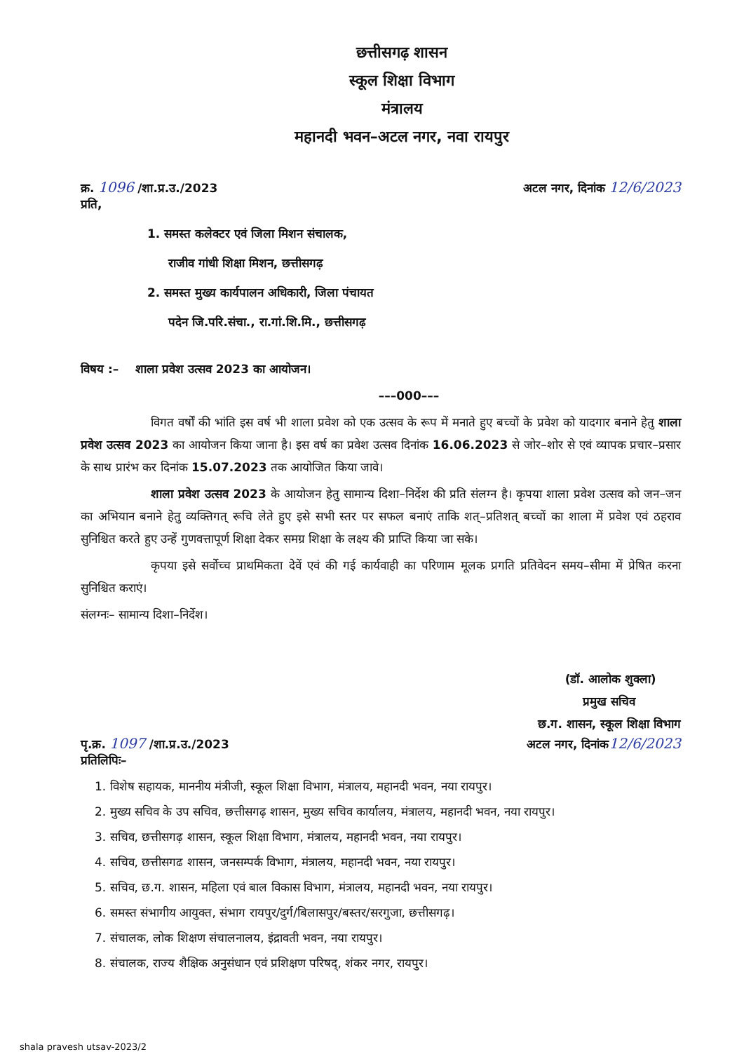छत्तीसगढ़ शासन
स्कूल शिक्षा विभाग
मंत्रालय
महानदी भवन–अटल नगर, नवा रायपुर
क्र. 1096 /शा.प्र.उ./2023 अटल नगर, दिनांक 12/6/2023
प्रति,
1. समस्त कलेक्टर एवं जिला मिशन संचालक,
राजीव गांधी शिक्षा मिशन, छत्तीसगढ़
2. समस्त मुख्य कार्यपालन अधिकारी, जिला पंचायत
पदेन जि.परि.संचा., रा.गां.शि.मि., छत्तीसगढ़
विषय :– शाला प्रवेश उत्सव 2023 का आयोजन।
–––000–––
विगत वर्षों की भांति इस वर्ष भी शाला प्रवेश को एक उत्सव के रूप में मनाते हुए बच्चों के प्रवेश को यादगार बनाने हेतु शाला प्रवेश उत्सव 2023 का आयोजन किया जाना है। इस वर्ष का प्रवेश उत्सव दिनांक 16.06.2023 से जोर–शोर से एवं व्यापक प्रचार–प्रसार के साथ प्रारंभ कर दिनांक 15.07.2023 तक आयोजित किया जावे।
शाला प्रवेश उत्सव 2023 के आयोजन हेतु सामान्य दिशा–निर्देश की प्रति संलग्न है। कृपया शाला प्रवेश उत्सव को जन–जन का अभियान बनाने हेतु व्यक्तिगत् रूचि लेते हुए इसे सभी स्तर पर सफल बनाएं ताकि शत्–प्रतिशत् बच्चों का शाला में प्रवेश एवं ठहराव सुनिश्चित करते हुए उन्हें गुणवत्तापूर्ण शिक्षा देकर समग्र शिक्षा के लक्ष्य की प्राप्ति किया जा सके।
कृपया इसे सर्वोच्च प्राथमिकता देवें एवं की गई कार्यवाही का परिणाम मूलक प्रगति प्रतिवेदन समय–सीमा में प्रेषित करना सुनिश्चित कराएं।
संलग्नः– सामान्य दिशा–निर्देश।
(डॉ. आलोक शुक्ला)
प्रमुख सचिव
छ.ग. शासन, स्कूल शिक्षा विभाग
पृ.क्र. 1097 /शा.प्र.उ./2023 अटल नगर, दिनांक 12/6/2023
प्रतिलिपिः–
1. विशेष सहायक, माननीय मंत्रीजी, स्कूल शिक्षा विभाग, मंत्रालय, महानदी भवन, नया रायपुर।
2. मुख्य सचिव के उप सचिव, छत्तीसगढ़ शासन, मुख्य सचिव कार्यालय, मंत्रालय, महानदी भवन, नया रायपुर।
3. सचिव, छत्तीसगढ़ शासन, स्कूल शिक्षा विभाग, मंत्रालय, महानदी भवन, नया रायपुर।
4. सचिव, छत्तीसगढ शासन, जनसम्पर्क विभाग, मंत्रालय, महानदी भवन, नया रायपुर।
5. सचिव, छ.ग. शासन, महिला एवं बाल विकास विभाग, मंत्रालय, महानदी भवन, नया रायपुर।
6. समस्त संभागीय आयुक्त, संभाग रायपुर/दुर्ग/बिलासपुर/बस्तर/सरगुजा, छत्तीसगढ़।
7. संचालक, लोक शिक्षण संचालनालय, इंद्रावती भवन, नया रायपुर।
8. संचालक, राज्य शैक्षिक अनुसंधान एवं प्रशिक्षण परिषद्, शंकर नगर, रायपुर।
shala pravesh utsav-2023/2